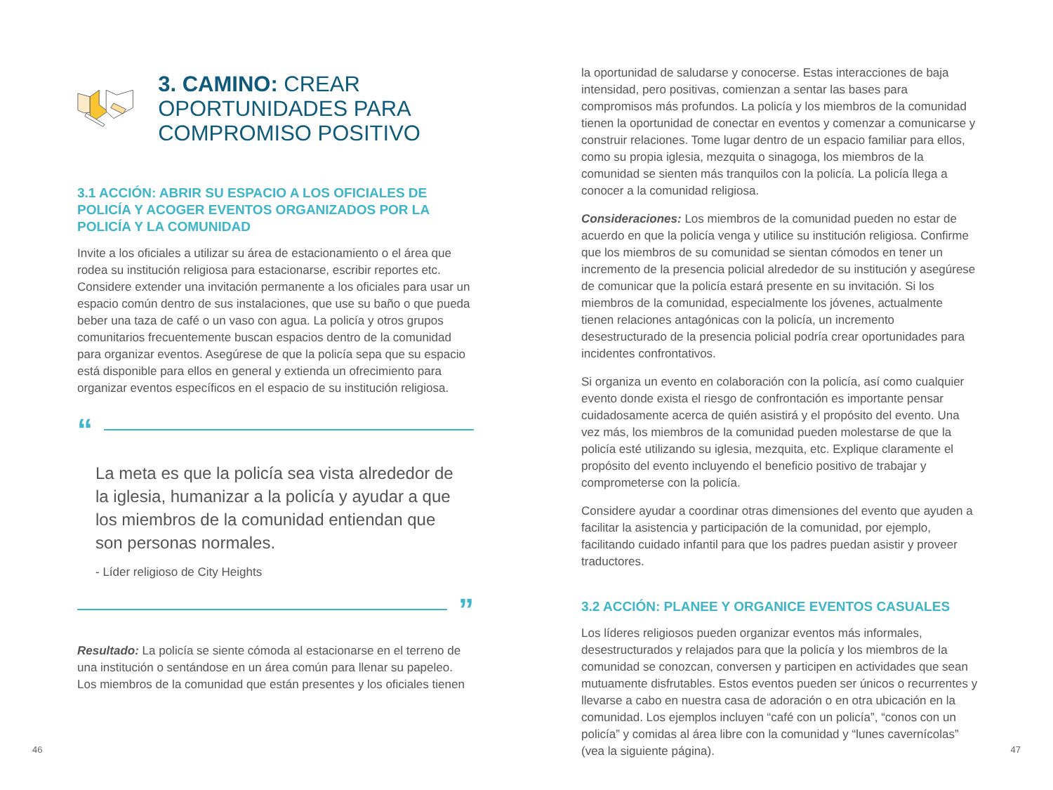3. CAMINO: CREAR OPORTUNIDADES PARA COMPROMISO POSITIVO
3.1 ACCIÓN: ABRIR SU ESPACIO A LOS OFICIALES DE POLICÍA Y ACOGER EVENTOS ORGANIZADOS POR LA POLICÍA Y LA COMUNIDAD
Invite a los oficiales a utilizar su área de estacionamiento o el área que rodea su institución religiosa para estacionarse, escribir reportes etc. Considere extender una invitación permanente a los oficiales para usar un espacio común dentro de sus instalaciones, que use su baño o que pueda beber una taza de café o un vaso con agua. La policía y otros grupos comunitarios frecuentemente buscan espacios dentro de la comunidad para organizar eventos. Asegúrese de que la policía sepa que su espacio está disponible para ellos en general y extienda un ofrecimiento para organizar eventos específicos en el espacio de su institución religiosa.
“
La meta es que la policía sea vista alrededor de la iglesia, humanizar a la policía y ayudar a que los miembros de la comunidad entiendan que son personas normales.
- Líder religioso de City Heights
”
Resultado: La policía se siente cómoda al estacionarse en el terreno de una institución o sentándose en un área común para llenar su papeleo. Los miembros de la comunidad que están presentes y los oficiales tienen
la oportunidad de saludarse y conocerse. Estas interacciones de baja intensidad, pero positivas, comienzan a sentar las bases para compromisos más profundos. La policía y los miembros de la comunidad tienen la oportunidad de conectar en eventos y comenzar a comunicarse y construir relaciones. Tome lugar dentro de un espacio familiar para ellos, como su propia iglesia, mezquita o sinagoga, los miembros de la comunidad se sienten más tranquilos con la policía. La policía llega a conocer a la comunidad religiosa.
Consideraciones: Los miembros de la comunidad pueden no estar de acuerdo en que la policía venga y utilice su institución religiosa. Confirme que los miembros de su comunidad se sientan cómodos en tener un incremento de la presencia policial alrededor de su institución y asegúrese de comunicar que la policía estará presente en su invitación. Si los miembros de la comunidad, especialmente los jóvenes, actualmente tienen relaciones antagónicas con la policía, un incremento desestructurado de la presencia policial podría crear oportunidades para incidentes confrontativos.
Si organiza un evento en colaboración con la policía, así como cualquier evento donde exista el riesgo de confrontación es importante pensar cuidadosamente acerca de quién asistirá y el propósito del evento. Una vez más, los miembros de la comunidad pueden molestarse de que la policía esté utilizando su iglesia, mezquita, etc. Explique claramente el propósito del evento incluyendo el beneficio positivo de trabajar y comprometerse con la policía.
Considere ayudar a coordinar otras dimensiones del evento que ayuden a facilitar la asistencia y participación de la comunidad, por ejemplo, facilitando cuidado infantil para que los padres puedan asistir y proveer traductores.
3.2 ACCIÓN: PLANEE Y ORGANICE EVENTOS CASUALES
Los líderes religiosos pueden organizar eventos más informales, desestructurados y relajados para que la policía y los miembros de la comunidad se conozcan, conversen y participen en actividades que sean mutuamente disfrutables. Estos eventos pueden ser únicos o recurrentes y llevarse a cabo en nuestra casa de adoración o en otra ubicación en la comunidad. Los ejemplos incluyen “café con un policía”, “conos con un policía” y comidas al área libre con la comunidad y “lunes cavernícolas” (vea la siguiente página).
46 47